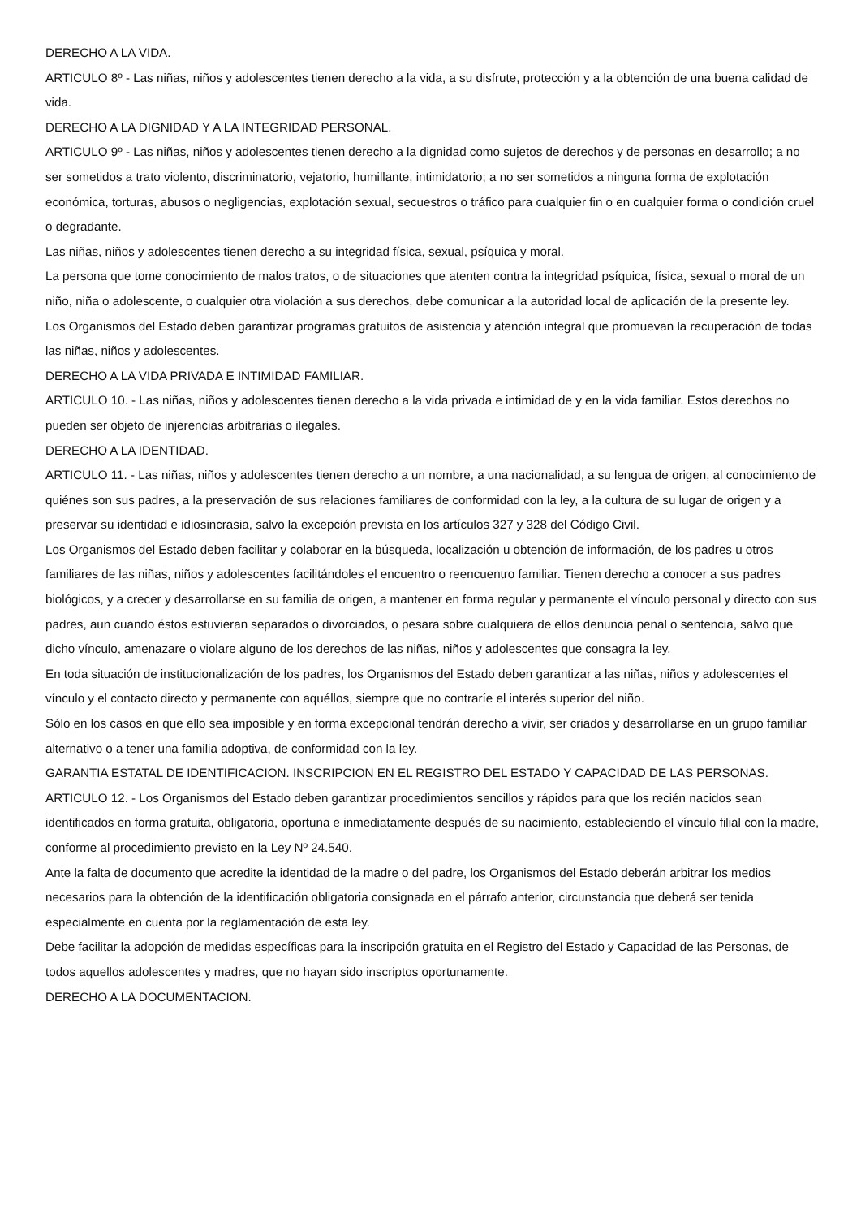DERECHO A LA VIDA.
ARTICULO 8º - Las niñas, niños y adolescentes tienen derecho a la vida, a su disfrute, protección y a la obtención de una buena calidad de vida.
DERECHO A LA DIGNIDAD Y A LA INTEGRIDAD PERSONAL.
ARTICULO 9º - Las niñas, niños y adolescentes tienen derecho a la dignidad como sujetos de derechos y de personas en desarrollo; a no ser sometidos a trato violento, discriminatorio, vejatorio, humillante, intimidatorio; a no ser sometidos a ninguna forma de explotación económica, torturas, abusos o negligencias, explotación sexual, secuestros o tráfico para cualquier fin o en cualquier forma o condición cruel o degradante.
Las niñas, niños y adolescentes tienen derecho a su integridad física, sexual, psíquica y moral.
La persona que tome conocimiento de malos tratos, o de situaciones que atenten contra la integridad psíquica, física, sexual o moral de un niño, niña o adolescente, o cualquier otra violación a sus derechos, debe comunicar a la autoridad local de aplicación de la presente ley.
Los Organismos del Estado deben garantizar programas gratuitos de asistencia y atención integral que promuevan la recuperación de todas las niñas, niños y adolescentes.
DERECHO A LA VIDA PRIVADA E INTIMIDAD FAMILIAR.
ARTICULO 10. - Las niñas, niños y adolescentes tienen derecho a la vida privada e intimidad de y en la vida familiar. Estos derechos no pueden ser objeto de injerencias arbitrarias o ilegales.
DERECHO A LA IDENTIDAD.
ARTICULO 11. - Las niñas, niños y adolescentes tienen derecho a un nombre, a una nacionalidad, a su lengua de origen, al conocimiento de quiénes son sus padres, a la preservación de sus relaciones familiares de conformidad con la ley, a la cultura de su lugar de origen y a preservar su identidad e idiosincrasia, salvo la excepción prevista en los artículos 327 y 328 del Código Civil.
Los Organismos del Estado deben facilitar y colaborar en la búsqueda, localización u obtención de información, de los padres u otros familiares de las niñas, niños y adolescentes facilitándoles el encuentro o reencuentro familiar. Tienen derecho a conocer a sus padres biológicos, y a crecer y desarrollarse en su familia de origen, a mantener en forma regular y permanente el vínculo personal y directo con sus padres, aun cuando éstos estuvieran separados o divorciados, o pesara sobre cualquiera de ellos denuncia penal o sentencia, salvo que dicho vínculo, amenazare o violare alguno de los derechos de las niñas, niños y adolescentes que consagra la ley.
En toda situación de institucionalización de los padres, los Organismos del Estado deben garantizar a las niñas, niños y adolescentes el vínculo y el contacto directo y permanente con aquéllos, siempre que no contraríe el interés superior del niño.
Sólo en los casos en que ello sea imposible y en forma excepcional tendrán derecho a vivir, ser criados y desarrollarse en un grupo familiar alternativo o a tener una familia adoptiva, de conformidad con la ley.
GARANTIA ESTATAL DE IDENTIFICACION. INSCRIPCION EN EL REGISTRO DEL ESTADO Y CAPACIDAD DE LAS PERSONAS.
ARTICULO 12. - Los Organismos del Estado deben garantizar procedimientos sencillos y rápidos para que los recién nacidos sean identificados en forma gratuita, obligatoria, oportuna e inmediatamente después de su nacimiento, estableciendo el vínculo filial con la madre, conforme al procedimiento previsto en la Ley Nº 24.540.
Ante la falta de documento que acredite la identidad de la madre o del padre, los Organismos del Estado deberán arbitrar los medios necesarios para la obtención de la identificación obligatoria consignada en el párrafo anterior, circunstancia que deberá ser tenida especialmente en cuenta por la reglamentación de esta ley.
Debe facilitar la adopción de medidas específicas para la inscripción gratuita en el Registro del Estado y Capacidad de las Personas, de todos aquellos adolescentes y madres, que no hayan sido inscriptos oportunamente.
DERECHO A LA DOCUMENTACION.